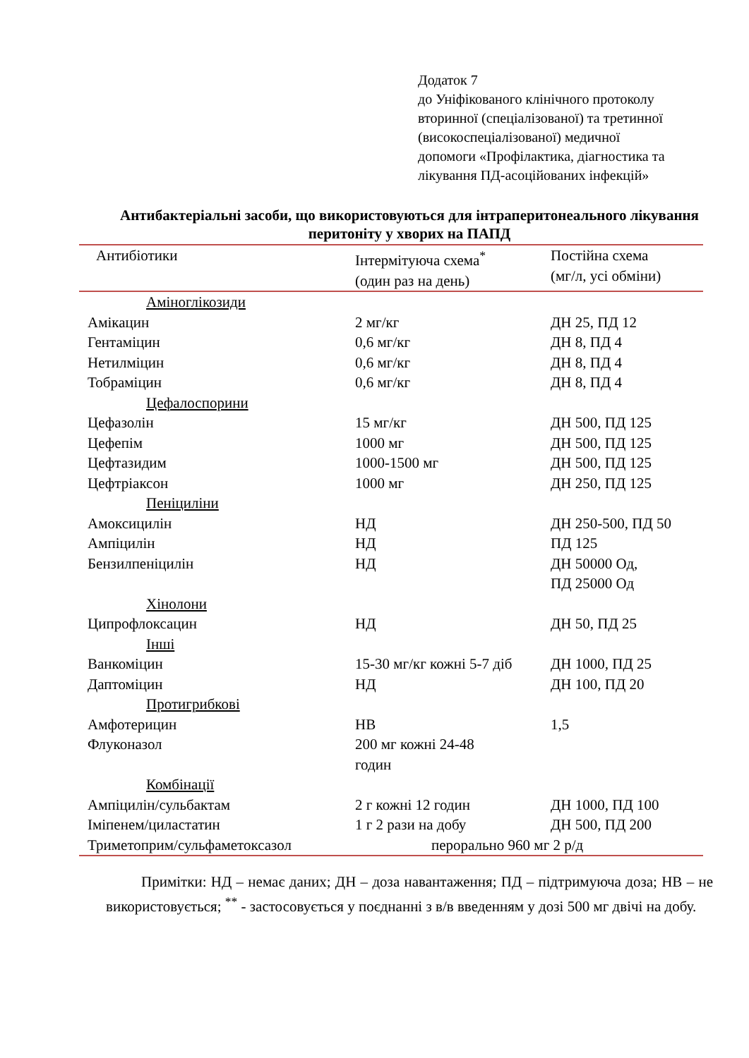Додаток 7
до Уніфікованого клінічного протоколу
вторинної (спеціалізованої) та третинної
(високоспеціалізованої) медичної
допомоги «Профілактика, діагностика та
лікування ПД-асоційованих інфекцій»
Антибактеріальні засоби, що використовуються для інтраперитонеального лікування перитоніту у хворих на ПАПД
| Антибіотики | Інтермітуюча схема<sup>*</sup> (один раз на день) | Постійна схема (мг/л, усі обміни) |
| --- | --- | --- |
| Аміноглікозиди | | |
| Амікацин | 2 мг/кг | ДН 25, ПД 12 |
| Гентаміцин | 0,6 мг/кг | ДН 8, ПД 4 |
| Нетилміцин | 0,6 мг/кг | ДН 8, ПД 4 |
| Тобраміцин | 0,6 мг/кг | ДН 8, ПД 4 |
| Цефалоспорини | | |
| Цефазолін | 15 мг/кг | ДН 500, ПД 125 |
| Цефепім | 1000 мг | ДН 500, ПД 125 |
| Цефтазидим | 1000-1500 мг | ДН 500, ПД 125 |
| Цефтріаксон | 1000 мг | ДН 250, ПД 125 |
| Пеніциліни | | |
| Амоксицилін | НД | ДН 250-500, ПД 50 |
| Ампіцилін | НД | ПД 125 |
| Бензилпеніцилін | НД | ДН 50000 Од, ПД 25000 Од |
| Хінолони | | |
| Ципрофлоксацин | НД | ДН 50, ПД 25 |
| Інші | | |
| Ванкоміцин | 15-30 мг/кг кожні 5-7 діб | ДН 1000, ПД 25 |
| Даптоміцин | НД | ДН 100, ПД 20 |
| Протигрибкові | | |
| Амфотерицин | НВ | 1,5 |
| Флуконазол | 200 мг кожні 24-48 годин | |
| Комбінації | | |
| Ампіцилін/сульбактам | 2 г кожні 12 годин | ДН 1000, ПД 100 |
| Іміпенем/циластатин | 1 г 2 рази на добу | ДН 500, ПД 200 |
| Триметоприм/сульфаметоксазол | перорально 960 мг 2 р/д | |
Примітки: НД – немає даних; ДН – доза навантаження; ПД – підтримуюча доза; НВ – не використовується; <sup>**</sup> - застосовується у поєднанні з в/в введенням у дозі 500 мг двічі на добу.